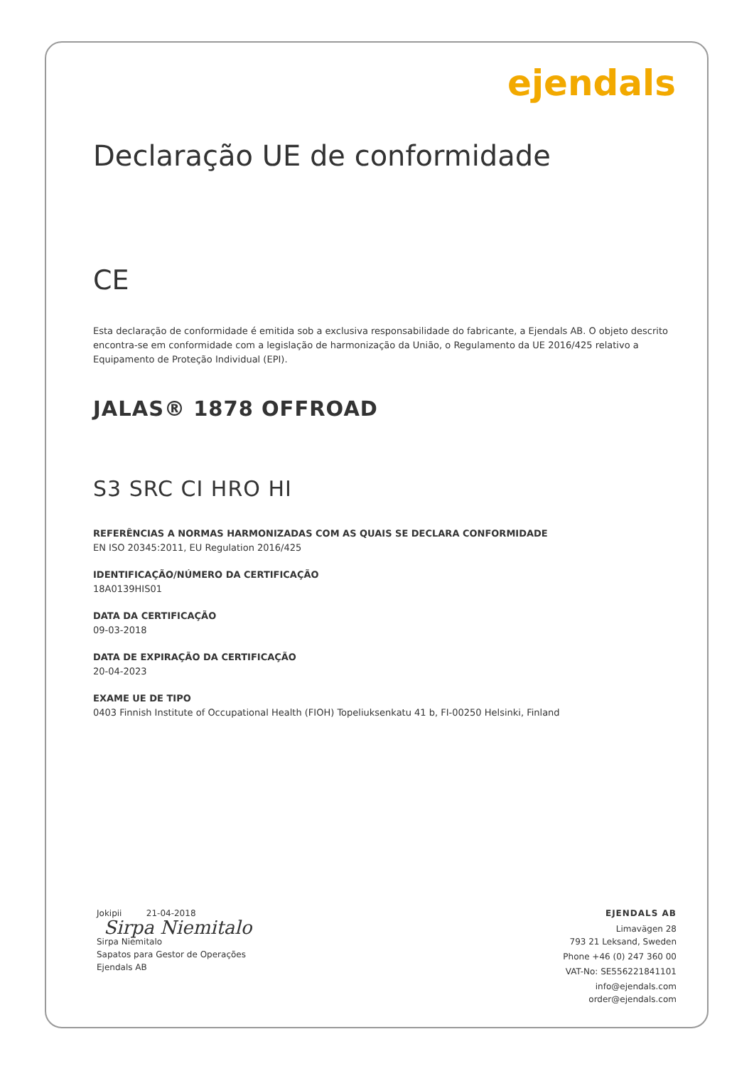ejendals
Declaração UE de conformidade
CE
Esta declaração de conformidade é emitida sob a exclusiva responsabilidade do fabricante, a Ejendals AB. O objeto descrito encontra-se em conformidade com a legislação de harmonização da União, o Regulamento da UE 2016/425 relativo a Equipamento de Proteção Individual (EPI).
JALAS® 1878 OFFROAD
S3 SRC CI HRO HI
REFERÊNCIAS A NORMAS HARMONIZADAS COM AS QUAIS SE DECLARA CONFORMIDADE
EN ISO 20345:2011, EU Regulation 2016/425
IDENTIFICAÇÃO/NÚMERO DA CERTIFICAÇÃO
18A0139HIS01
DATA DA CERTIFICAÇÃO
09-03-2018
DATA DE EXPIRAÇÃO DA CERTIFICAÇÃO
20-04-2023
EXAME UE DE TIPO
0403 Finnish Institute of Occupational Health (FIOH) Topeliuksenkatu 41 b, FI-00250 Helsinki, Finland
Jokipii 21-04-2018
Sirpa Niemitalo
Sirpa Niemitalo
Sapatos para Gestor de Operações
Ejendals AB
EJENDALS AB
Limavägen 28
793 21 Leksand, Sweden
Phone +46 (0) 247 360 00
VAT-No: SE556221841101
info@ejendals.com
order@ejendals.com